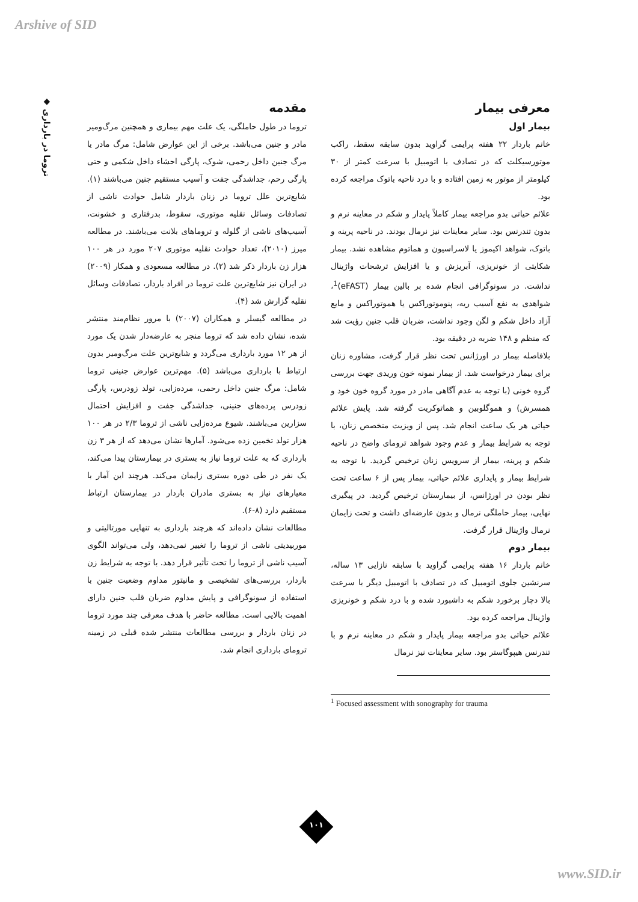Arshive of SID
◆ تروما در بارداری
مقدمه
تروما در طول حاملگی، یک علت مهم بیماری و همچنین مرگ‌ومیر مادر و جنین می‌باشد. برخی از این عوارض شامل: مرگ مادر یا مرگ جنین داخل رحمی، شوک، پارگی احشاء داخل شکمی و حتی پارگی رحم، جداشدگی جفت و آسیب مستقیم جنین می‌باشند (۱). شایع‌ترین علل تروما در زنان باردار شامل حوادث ناشی از تصادفات وسائل نقلیه موتوری، سقوط، بدرفتاری و خشونت، آسیب‌های ناشی از گلوله و تروماهای بلانت می‌باشند. در مطالعه میرز (۲۰۱۰)، تعداد حوادث نقلیه موتوری ۲۰۷ مورد در هر ۱۰۰ هزار زن باردار ذکر شد (۲). در مطالعه مسعودی و همکار (۲۰۰۹) در ایران نیز شایع‌ترین علت تروما در افراد باردار، تصادفات وسائل نقلیه گزارش شد (۴).
در مطالعه گیسلر و همکاران (۲۰۰۷) با مرور نظام‌مند منتشر شده، نشان داده شد که تروما منجر به عارضه‌دار شدن یک مورد از هر ۱۲ مورد بارداری می‌گردد و شایع‌ترین علت مرگ‌ومیر بدون ارتباط با بارداری می‌باشد (۵). مهم‌ترین عوارض جنینی تروما شامل: مرگ جنین داخل رحمی، مرده‌زایی، تولد زودرس، پارگی زودرس پرده‌های جنینی، جداشدگی جفت و افزایش احتمال سزارین می‌باشند. شیوع مرده‌زایی ناشی از تروما ۲/۳ در هر ۱۰۰ هزار تولد تخمین زده می‌شود. آمارها نشان می‌دهد که از هر ۳ زن بارداری که به علت تروما نیاز به بستری در بیمارستان پیدا می‌کند، یک نفر در طی دوره بستری زایمان می‌کند. هرچند این آمار با معیارهای نیاز به بستری مادران باردار در بیمارستان ارتباط مستقیم دارد (۸-۶).
مطالعات نشان داده‌اند که هرچند بارداری به تنهایی مورتالیتی و موربیدیتی ناشی از تروما را تغییر نمی‌دهد، ولی می‌تواند الگوی آسیب ناشی از تروما را تحت تأثیر قرار دهد. با توجه به شرایط زن باردار، بررسی‌های تشخیصی و مانیتور مداوم وضعیت جنین با استفاده از سونوگرافی و پایش مداوم ضربان قلب جنین دارای اهمیت بالایی است. مطالعه حاضر با هدف معرفی چند مورد تروما در زنان باردار و بررسی مطالعات منتشر شده قبلی در زمینه ترومای بارداری انجام شد.
معرفی بیمار
بیمار اول
خانم باردار ۲۲ هفته پرایمی گراوید بدون سابقه سقط، راکب موتورسیکلت که در تصادف با اتومبیل با سرعت کمتر از ۳۰ کیلومتر از موتور به زمین افتاده و با درد ناحیه باتوک مراجعه کرده بود.
علائم حیاتی بدو مراجعه بیمار کاملاً پایدار و شکم در معاینه نرم و بدون تندرنس بود. سایر معاینات نیز نرمال بودند. در ناحیه پرینه و باتوک، شواهد اکیموز یا لاسراسیون و هماتوم مشاهده نشد. بیمار شکایتی از خونریزی، آبریزش و یا افزایش ترشحات واژینال نداشت. در سونوگرافی انجام شده بر بالین بیمار (eFAST)<sup>1</sup>، شواهدی به نفع آسیب ریه، پنوموتوراکس یا هموتوراکس و مایع آزاد داخل شکم و لگن وجود نداشت، ضربان قلب جنین رؤیت شد که منظم و ۱۴۸ ضربه در دقیقه بود.
بلافاصله بیمار در اورژانس تحت نظر قرار گرفت، مشاوره زنان برای بیمار درخواست شد. از بیمار نمونه خون وریدی جهت بررسی گروه خونی (با توجه به عدم آگاهی مادر در مورد گروه خون خود و همسرش) و هموگلوبین و هماتوکریت گرفته شد. پایش علائم حیاتی هر یک ساعت انجام شد. پس از ویزیت متخصص زنان، با توجه به شرایط بیمار و عدم وجود شواهد ترومای واضح در ناحیه شکم و پرینه، بیمار از سرویس زنان ترخیص گردید. با توجه به شرایط بیمار و پایداری علائم حیاتی، بیمار پس از ۶ ساعت تحت نظر بودن در اورژانس، از بیمارستان ترخیص گردید. در پیگیری نهایی، بیمار حاملگی نرمال و بدون عارضه‌ای داشت و تحت زایمان نرمال واژینال قرار گرفت.
بیمار دوم
خانم باردار ۱۶ هفته پرایمی گراوید با سابقه نازایی ۱۳ ساله، سرنشین جلوی اتومبیل که در تصادف با اتومبیل دیگر با سرعت بالا دچار برخورد شکم به داشبورد شده و با درد شکم و خونریزی واژینال مراجعه کرده بود.
علائم حیاتی بدو مراجعه بیمار پایدار و شکم در معاینه نرم و با تندرنس هیپوگاستر بود. سایر معاینات نیز نرمال
<sup>1</sup> Focused assessment with sonography for trauma
۱۰۱
www.SID.ir